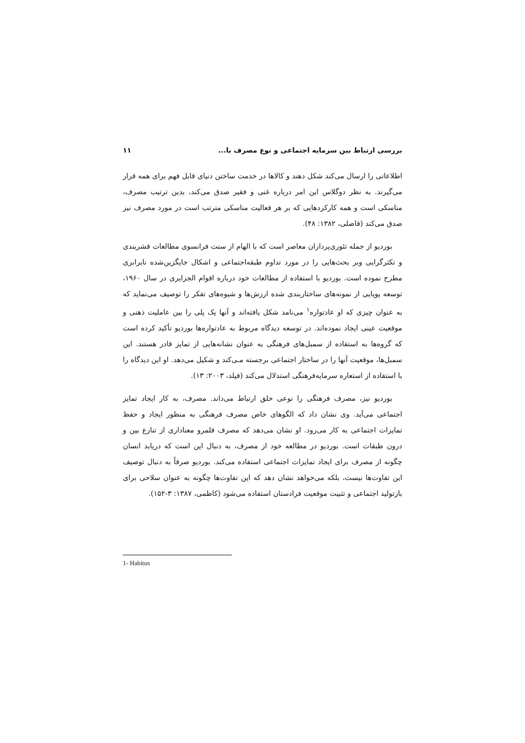بررسی ارتباط بین سرمایه اجتماعی و نوع مصرف با... ۱۱
اطلاعاتی را ارسال می‌کند شکل دهند و کالاها در خدمت ساختن دنیای قابل فهم برای همه قرار می‌گیرند. به نظر دوگلاس این امر درباره غنی و فقیر صدق می‌کند، بدین ترتیب مصرف، مناسکی است و همه کارکردهایی که بر هر فعالیت مناسکی مترتب است در مورد مصرف نیز صدق می‌کند (فاضلی، ۱۳۸۲: ۴۸).
بوردیو از جمله تئوری‌پردازان معاصر است که با الهام از سنت فرانسوی مطالعات قشربندی و تکثرگرایی وبر بحث‌هایی را در مورد تداوم طبقه‌اجتماعی و اشکال جایگزین‌شده نابرابری مطرح نموده است. بوردیو با استفاده از مطالعات خود درباره اقوام الجزایری در سال ۱۹۶۰، توسعه پویایی از نمونه‌های ساختاربندی شده ارزش‌ها و شیوه‌های تفکر را توصیف می‌نماید که به عنوان چیزی که او عادتواره<sup>۱</sup> می‌نامد شکل یافته‌اند و آنها یک پلی را بین عاملیت ذهنی و موقعیت عینی ایجاد نموده‌اند. در توسعه دیدگاه مربوط به عادتواره‌ها بوردیو تأکید کرده است که گروه‌ها به استفاده از سمبل‌های فرهنگی به عنوان نشانه‌هایی از تمایز قادر هستند. این سمبل‌ها، موقعیت آنها را در ساختار اجتماعی برجسته مـی‌کند و شکیل می‌دهد. او این دیدگاه را با استفاده از استعاره سرمایه‌فرهنگی استدلال می‌کند (فیلد، ۲۰۰۳: ۱۳).
بوردیو نیز، مصرف فرهنگی را نوعی خلق ارتباط می‌داند. مصرف، به کار ایجاد تمایز اجتماعی می‌آید. وی نشان داد که الگوهای خاص مصرف فرهنگی به منظور ایجاد و حفظ تمایزات اجتماعی به کار می‌رود. او نشان می‌دهد که مصرف قلمرو معناداری از تنازع بین و درون طبقات است. بوردیو در مطالعه خود از مصرف، به دنبال این است که دریابد انسان چگونه از مصرف برای ایجاد تمایزات اجتماعی استفاده می‌کند. بوردیو صرفاً به دنبال توصیف این تفاوت‌ها نیست، بلکه می‌خواهد نشان دهد که این تفاوت‌ها چگونه به عنوان سلاحی برای بازتولید اجتماعی و تثبیت موقعیت فرادستان استفاده می‌شود (کاظمی، ۱۳۸۷: ۳-۱۵۲).
1- Habitus